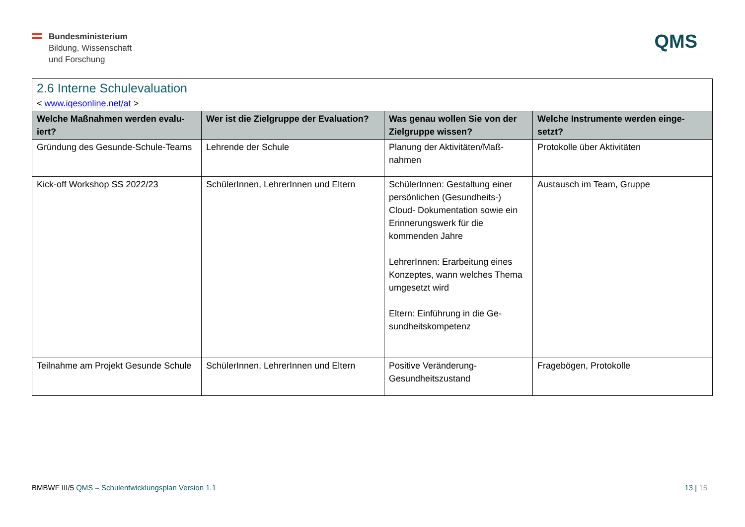Bundesministerium
Bildung, Wissenschaft
und Forschung
QMS
2.6 Interne Schulevaluation
< www.iqesonline.net/at >
| Welche Maßnahmen werden evalu-iert? | Wer ist die Zielgruppe der Evaluation? | Was genau wollen Sie von der Zielgruppe wissen? | Welche Instrumente werden einge-setzt? |
| --- | --- | --- | --- |
| Gründung des Gesunde-Schule-Teams | Lehrende der Schule | Planung der Aktivitäten/Maß-nahmen | Protokolle über Aktivitäten |
| Kick-off Workshop SS 2022/23 | SchülerInnen, LehrerInnen und Eltern | SchülerInnen: Gestaltung einer persönlichen (Gesundheits-) Cloud- Dokumentation sowie ein Erinnerungswerk für die kommenden Jahre LehrerInnen: Erarbeitung eines Konzeptes, wann welches Thema umgesetzt wird Eltern: Einführung in die Ge-sundheitskompetenz | Austausch im Team, Gruppe |
| Teilnahme am Projekt Gesunde Schule | SchülerInnen, LehrerInnen und Eltern | Positive Veränderung-Gesundheitszustand | Fragebögen, Protokolle |
BMBWF III/5 QMS – Schulentwicklungsplan Version 1.1
13 | 15